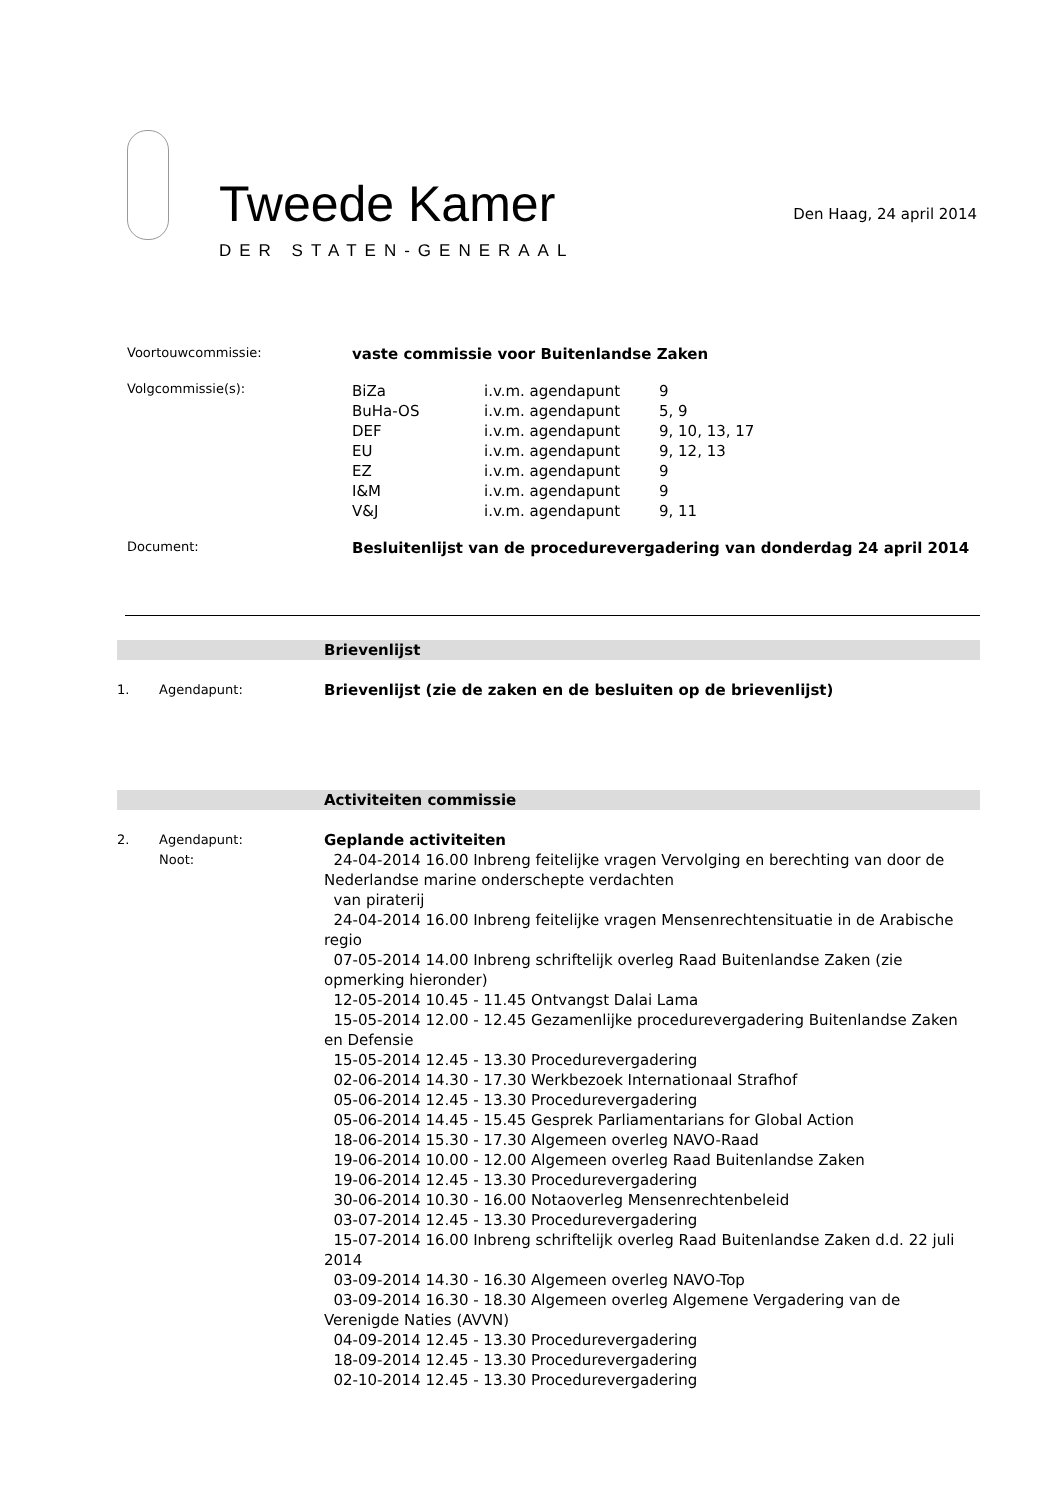Tweede Kamer
DER STATEN-GENERAAL
Den Haag, 24 april 2014
Voortouwcommissie:
vaste commissie voor Buitenlandse Zaken
Volgcommissie(s):
| BiZa | i.v.m. agendapunt | 9 |
| BuHa-OS | i.v.m. agendapunt | 5, 9 |
| DEF | i.v.m. agendapunt | 9, 10, 13, 17 |
| EU | i.v.m. agendapunt | 9, 12, 13 |
| EZ | i.v.m. agendapunt | 9 |
| I&M | i.v.m. agendapunt | 9 |
| V&J | i.v.m. agendapunt | 9, 11 |
Document:
Besluitenlijst van de procedurevergadering van donderdag 24 april 2014
Brievenlijst
1. Agendapunt:
Brievenlijst (zie de zaken en de besluiten op de brievenlijst)
Activiteiten commissie
2. Agendapunt:
Noot:
Geplande activiteiten
24-04-2014 16.00 Inbreng feitelijke vragen Vervolging en berechting van door de Nederlandse marine onderschepte verdachten
van piraterij
24-04-2014 16.00 Inbreng feitelijke vragen Mensenrechtensituatie in de Arabische regio
07-05-2014 14.00 Inbreng schriftelijk overleg Raad Buitenlandse Zaken (zie opmerking hieronder)
12-05-2014 10.45 - 11.45 Ontvangst Dalai Lama
15-05-2014 12.00 - 12.45 Gezamenlijke procedurevergadering Buitenlandse Zaken en Defensie
15-05-2014 12.45 - 13.30 Procedurevergadering
02-06-2014 14.30 - 17.30 Werkbezoek Internationaal Strafhof
05-06-2014 12.45 - 13.30 Procedurevergadering
05-06-2014 14.45 - 15.45 Gesprek Parliamentarians for Global Action
18-06-2014 15.30 - 17.30 Algemeen overleg NAVO-Raad
19-06-2014 10.00 - 12.00 Algemeen overleg Raad Buitenlandse Zaken
19-06-2014 12.45 - 13.30 Procedurevergadering
30-06-2014 10.30 - 16.00 Notaoverleg Mensenrechtenbeleid
03-07-2014 12.45 - 13.30 Procedurevergadering
15-07-2014 16.00 Inbreng schriftelijk overleg Raad Buitenlandse Zaken d.d. 22 juli 2014
03-09-2014 14.30 - 16.30 Algemeen overleg NAVO-Top
03-09-2014 16.30 - 18.30 Algemeen overleg Algemene Vergadering van de Verenigde Naties (AVVN)
04-09-2014 12.45 - 13.30 Procedurevergadering
18-09-2014 12.45 - 13.30 Procedurevergadering
02-10-2014 12.45 - 13.30 Procedurevergadering